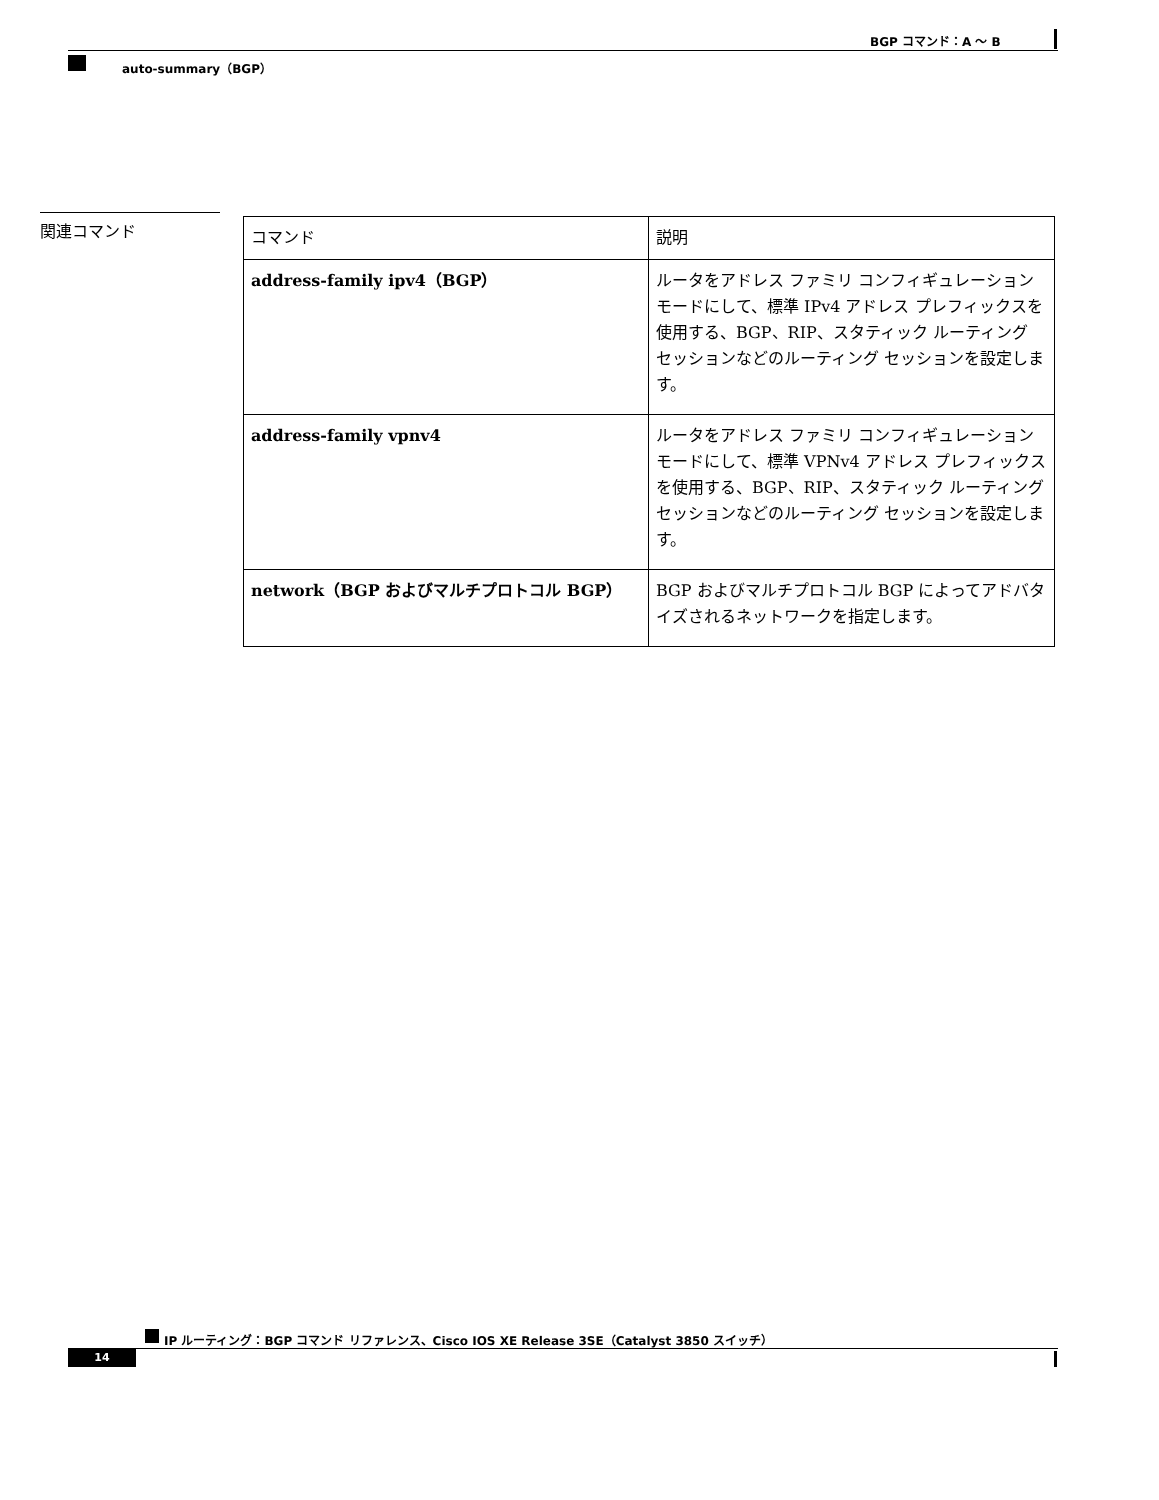BGP コマンド：A ～ B
auto-summary（BGP）
関連コマンド
| コマンド | 説明 |
| --- | --- |
| address-family ipv4（BGP） | ルータをアドレス ファミリ コンフィギュレーション モードにして、標準 IPv4 アドレス プレフィックスを使用する、BGP、RIP、スタティック ルーティング セッションなどのルーティング セッションを設定します。 |
| address-family vpnv4 | ルータをアドレス ファミリ コンフィギュレーション モードにして、標準 VPNv4 アドレス プレフィックスを使用する、BGP、RIP、スタティック ルーティング セッションなどのルーティング セッションを設定します。 |
| network（BGP およびマルチプロトコル BGP） | BGP およびマルチプロトコル BGP によってアドバタイズされるネットワークを指定します。 |
IP ルーティング：BGP コマンド リファレンス、Cisco IOS XE Release 3SE（Catalyst 3850 スイッチ）
14